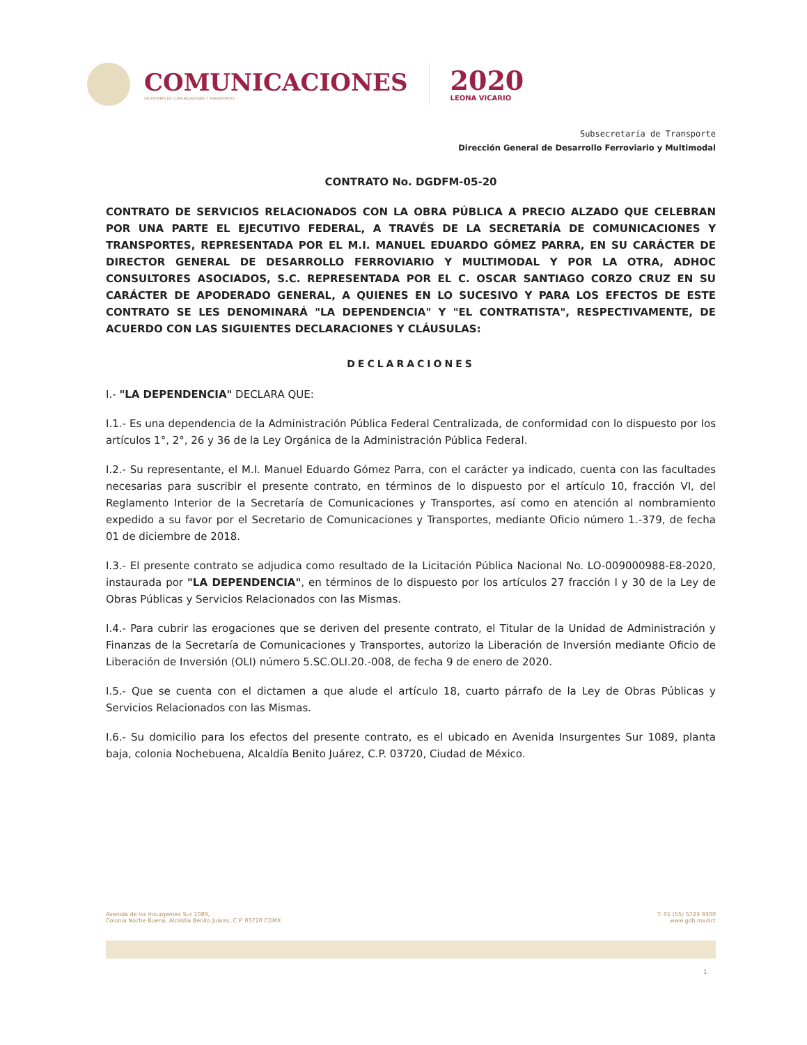COMUNICACIONES
SECRETARÍA DE COMUNICACIONES Y TRANSPORTES
2020
LEONA VICARIO
Subsecretaría de Transporte
Dirección General de Desarrollo Ferroviario y Multimodal
CONTRATO No. DGDFM-05-20
CONTRATO DE SERVICIOS RELACIONADOS CON LA OBRA PÚBLICA A PRECIO ALZADO QUE CELEBRAN POR UNA PARTE EL EJECUTIVO FEDERAL, A TRAVÉS DE LA SECRETARÍA DE COMUNICACIONES Y TRANSPORTES, REPRESENTADA POR EL M.I. MANUEL EDUARDO GÓMEZ PARRA, EN SU CARÁCTER DE DIRECTOR GENERAL DE DESARROLLO FERROVIARIO Y MULTIMODAL Y POR LA OTRA, ADHOC CONSULTORES ASOCIADOS, S.C. REPRESENTADA POR EL C. OSCAR SANTIAGO CORZO CRUZ EN SU CARÁCTER DE APODERADO GENERAL, A QUIENES EN LO SUCESIVO Y PARA LOS EFECTOS DE ESTE CONTRATO SE LES DENOMINARÁ "LA DEPENDENCIA" Y "EL CONTRATISTA", RESPECTIVAMENTE, DE ACUERDO CON LAS SIGUIENTES DECLARACIONES Y CLÁUSULAS:
DECLARACIONES
I.- "LA DEPENDENCIA" DECLARA QUE:
I.1.- Es una dependencia de la Administración Pública Federal Centralizada, de conformidad con lo dispuesto por los artículos 1°, 2°, 26 y 36 de la Ley Orgánica de la Administración Pública Federal.
I.2.- Su representante, el M.I. Manuel Eduardo Gómez Parra, con el carácter ya indicado, cuenta con las facultades necesarias para suscribir el presente contrato, en términos de lo dispuesto por el artículo 10, fracción VI, del Reglamento Interior de la Secretaría de Comunicaciones y Transportes, así como en atención al nombramiento expedido a su favor por el Secretario de Comunicaciones y Transportes, mediante Oficio número 1.-379, de fecha 01 de diciembre de 2018.
I.3.- El presente contrato se adjudica como resultado de la Licitación Pública Nacional No. LO-009000988-E8-2020, instaurada por "LA DEPENDENCIA", en términos de lo dispuesto por los artículos 27 fracción I y 30 de la Ley de Obras Públicas y Servicios Relacionados con las Mismas.
I.4.- Para cubrir las erogaciones que se deriven del presente contrato, el Titular de la Unidad de Administración y Finanzas de la Secretaría de Comunicaciones y Transportes, autorizo la Liberación de Inversión mediante Oficio de Liberación de Inversión (OLI) número 5.SC.OLI.20.-008, de fecha 9 de enero de 2020.
I.5.- Que se cuenta con el dictamen a que alude el artículo 18, cuarto párrafo de la Ley de Obras Públicas y Servicios Relacionados con las Mismas.
I.6.- Su domicilio para los efectos del presente contrato, es el ubicado en Avenida Insurgentes Sur 1089, planta baja, colonia Nochebuena, Alcaldía Benito Juárez, C.P. 03720, Ciudad de México.
Avenida de los Insurgentes Sur 1089,
Colonia Noche Buena, Alcaldía Benito Juárez, C.P. 03720 CDMX
T: 01 (55) 5723 9300
www.gob.mx/sct
1